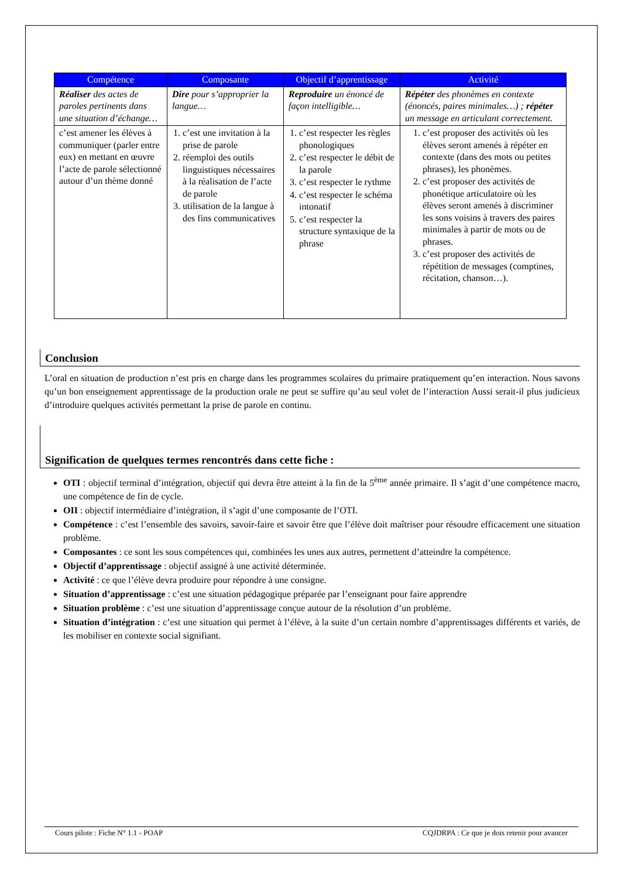| Compétence | Composante | Objectif d’apprentissage | Activité |
| --- | --- | --- | --- |
| Réaliser des actes de paroles pertinents dans une situation d’échange… | Dire pour s’approprier la langue… | Reproduire un énoncé de façon intelligible… | Répéter des phonèmes en contexte (énoncés, paires minimales…) ; répéter un message en articulant correctement. |
| c’est amener les élèves à communiquer (parler entre eux) en mettant en œuvre l’acte de parole sélectionné autour d’un thème donné | 1. c’est une invitation à la prise de parole 2. réemploi des outils linguistiques nécessaires à la réalisation de l’acte de parole 3. utilisation de la langue à des fins communicatives | 1. c’est respecter les règles phonologiques 2. c’est respecter le débit de la parole 3. c’est respecter le rythme 4. c’est respecter le schéma intonatif 5. c’est respecter la structure syntaxique de la phrase | 1. c’est proposer des activités où les élèves seront amenés à répéter en contexte (dans des mots ou petites phrases), les phonèmes. 2. c’est proposer des activités de phonétique articulatoire où les élèves seront amenés à discriminer les sons voisins à travers des paires minimales à partir de mots ou de phrases. 3. c’est proposer des activités de répétition de messages (comptines, récitation, chanson…). |
Conclusion
L’oral en situation de production n’est pris en charge dans les programmes scolaires du primaire pratiquement qu’en interaction. Nous savons qu’un bon enseignement apprentissage de la production orale ne peut se suffire qu’au seul volet de l’interaction Aussi serait-il plus judicieux d’introduire quelques activités permettant la prise de parole en continu.
Signification de quelques termes rencontrés dans cette fiche :
OTI : objectif terminal d’intégration, objectif qui devra être atteint à la fin de la 5<sup>ème</sup> année primaire. Il s’agit d’une compétence macro, une compétence de fin de cycle.
OII : objectif intermédiaire d’intégration, il s’agit d’une composante de l’OTI.
Compétence : c’est l’ensemble des savoirs, savoir-faire et savoir être que l’élève doit maîtriser pour résoudre efficacement une situation problème.
Composantes : ce sont les sous compétences qui, combinées les unes aux autres, permettent d’atteindre la compétence.
Objectif d’apprentissage : objectif assigné à une activité déterminée.
Activité : ce que l’élève devra produire pour répondre à une consigne.
Situation d’apprentissage : c’est une situation pédagogique préparée par l’enseignant pour faire apprendre
Situation problème : c’est une situation d’apprentissage conçue autour de la résolution d’un problème.
Situation d’intégration : c’est une situation qui permet à l’élève, à la suite d’un certain nombre d’apprentissages différents et variés, de les mobiliser en contexte social signifiant.
Cours pilote : Fiche N° 1.1 - POAP CQJDRPA : Ce que je dois retenir pour avancer